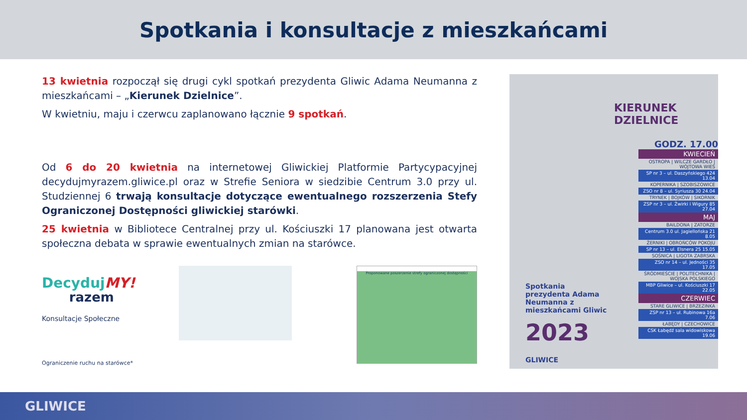Spotkania i konsultacje z mieszkańcami
13 kwietnia rozpoczął się drugi cykl spotkań prezydenta Gliwic Adama Neumanna z mieszkańcami – „Kierunek Dzielnice”.
W kwietniu, maju i czerwcu zaplanowano łącznie 9 spotkań.
Od 6 do 20 kwietnia na internetowej Gliwickiej Platformie Partycypacyjnej decydujmyrazem.gliwice.pl oraz w Strefie Seniora w siedzibie Centrum 3.0 przy ul. Studziennej 6 trwają konsultacje dotyczące ewentualnego rozszerzenia Stefy Ograniczonej Dostępności gliwickiej starówki.
25 kwietnia w Bibliotece Centralnej przy ul. Kościuszki 17 planowana jest otwarta społeczna debata w sprawie ewentualnych zmian na starówce.
DecydujMY!
razem
Konsultacje Społeczne
Ograniczenie ruchu na starówce*
Proponowane poszerzenie strefy ograniczonej dostępności
KIERUNEK
DZIELNICE
GODZ. 17.00
KWIECIEŃ
OSTROPA | WILCZE GARDŁO | WÓJTOWA WIEŚ
SP nr 3 – ul. Daszyńskiego 424 13.04
KOPERNIKA | SZOBISZOWICE
ZSO nr 8 – ul. Syriusza 30 24.04
TRYNEK | BOJKÓW | SIKORNIK
ZSP nr 3 – ul. Żwirki i Wigury 85 27.04
MAJ
BAILDONA | ZATORZE
Centrum 3.0 ul. Jagiellońska 21 8.05
ŻERNIKI | OBROŃCÓW POKOJU
SP nr 13 – ul. Elsnera 25 15.05
SOŚNICA | LIGOTA ZABRSKA
ZSO nr 14 – ul. Jedności 35 17.05
ŚRÓDMIEŚCIE | POLITECHNIKA | WOJSKA POLSKIEGO
MBP Gliwice – ul. Kościuszki 17 22.05
CZERWIEC
STARE GLIWICE | BRZEZINKA
ZSP nr 13 – ul. Rubinowa 16a 7.06
ŁABĘDY | CZECHOWICE
CSK Łabędź sala widowiskowa 19.06
Spotkania prezydenta Adama Neumanna z mieszkańcami Gliwic
2023
GLIWICE
GLIWICE